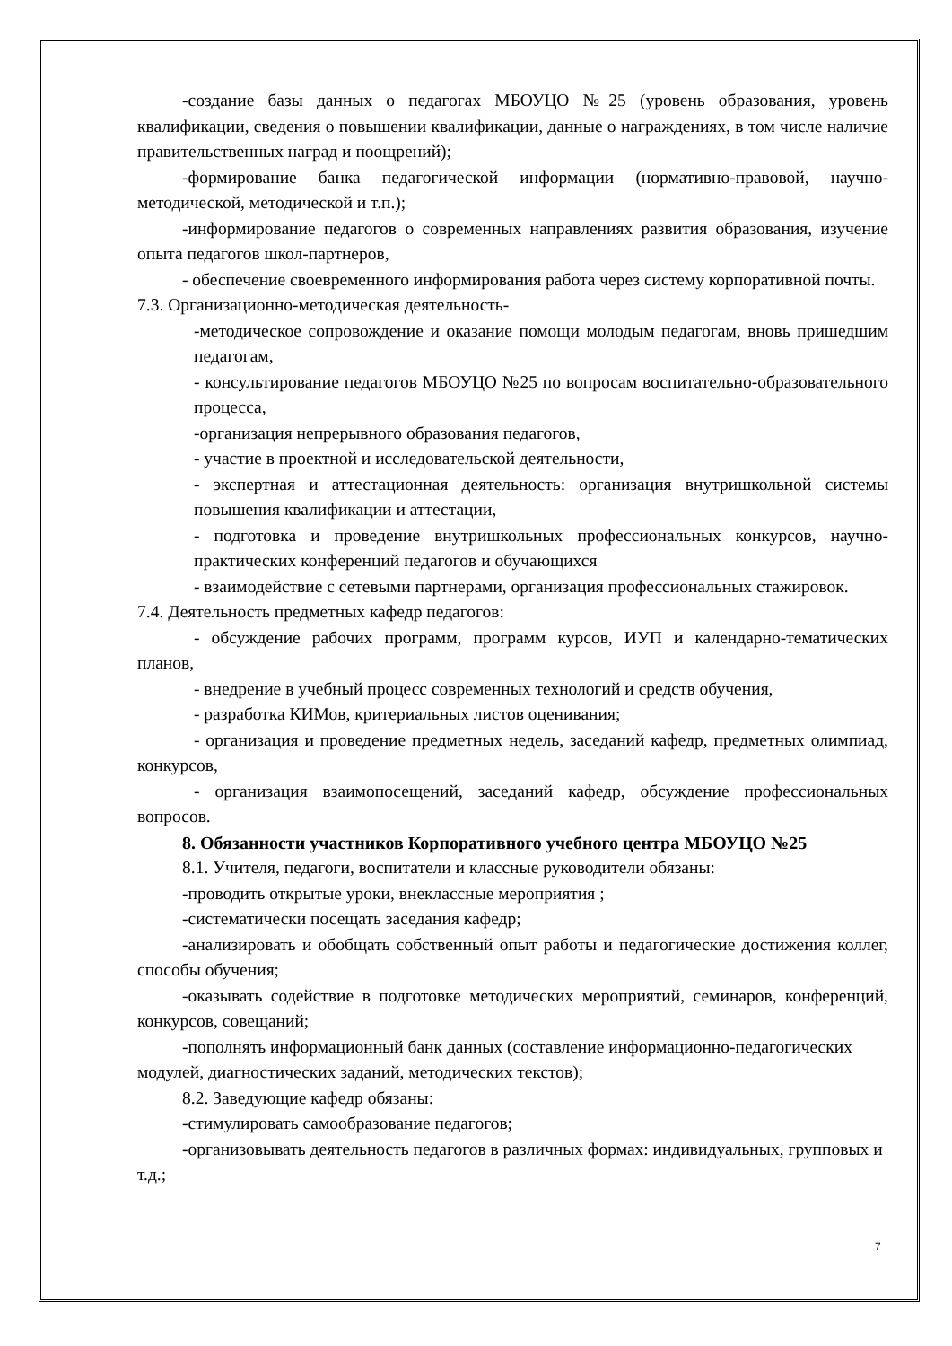-создание базы данных о педагогах МБОУЦО №25 (уровень образования, уровень квалификации, сведения о повышении квалификации, данные о награждениях, в том числе наличие правительственных наград и поощрений);
-формирование банка педагогической информации (нормативно-правовой, научно-методической, методической и т.п.);
-информирование педагогов о современных направлениях развития образования, изучение опыта педагогов школ-партнеров,
- обеспечение своевременного информирования работа через систему корпоративной почты.
7.3. Организационно-методическая деятельность-
-методическое сопровождение и оказание помощи молодым педагогам, вновь пришедшим педагогам,
- консультирование педагогов МБОУЦО №25 по вопросам воспитательно-образовательного процесса,
-организация непрерывного образования педагогов,
- участие в проектной и исследовательской деятельности,
- экспертная и аттестационная деятельность: организация внутришкольной системы повышения квалификации и аттестации,
- подготовка и проведение внутришкольных профессиональных конкурсов, научно-практических конференций педагогов и обучающихся
- взаимодействие с сетевыми партнерами, организация профессиональных стажировок.
7.4. Деятельность предметных кафедр педагогов:
- обсуждение рабочих программ, программ курсов, ИУП и календарно-тематических планов,
- внедрение в учебный процесс современных технологий и средств обучения,
- разработка КИМов, критериальных листов оценивания;
- организация и проведение предметных недель, заседаний кафедр, предметных олимпиад, конкурсов,
- организация взаимопосещений, заседаний кафедр, обсуждение профессиональных вопросов.
8. Обязанности участников Корпоративного учебного центра МБОУЦО №25
8.1. Учителя, педагоги, воспитатели и классные руководители обязаны:
-проводить открытые уроки, внеклассные мероприятия ;
-систематически посещать заседания кафедр;
-анализировать и обобщать собственный опыт работы и педагогические достижения коллег, способы обучения;
-оказывать содействие в подготовке методических мероприятий, семинаров, конференций, конкурсов, совещаний;
-пополнять информационный банк данных (составление информационно-педагогических модулей, диагностических заданий, методических текстов);
8.2. Заведующие кафедр обязаны:
-стимулировать самообразование педагогов;
-организовывать деятельность педагогов в различных формах: индивидуальных, групповых и т.д.;
7